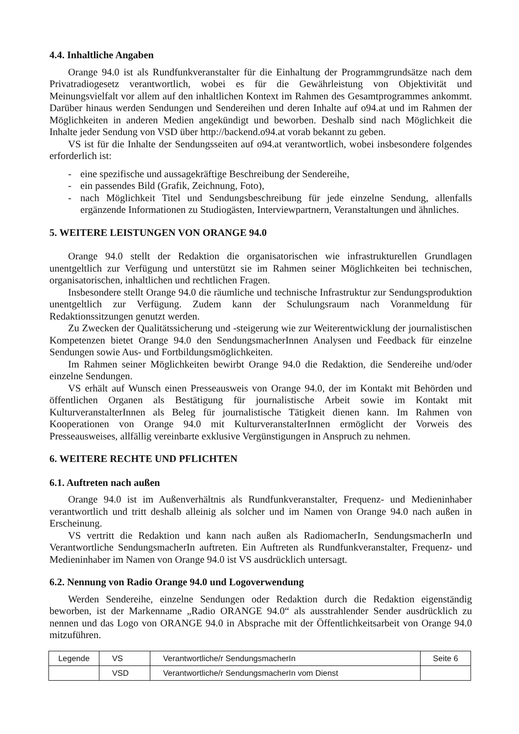4.4. Inhaltliche Angaben
Orange 94.0 ist als Rundfunkveranstalter für die Einhaltung der Programmgrundsätze nach dem Privatradiogesetz verantwortlich, wobei es für die Gewährleistung von Objektivität und Meinungsvielfalt vor allem auf den inhaltlichen Kontext im Rahmen des Gesamtprogrammes ankommt. Darüber hinaus werden Sendungen und Sendereihen und deren Inhalte auf o94.at und im Rahmen der Möglichkeiten in anderen Medien angekündigt und beworben. Deshalb sind nach Möglichkeit die Inhalte jeder Sendung von VSD über http://backend.o94.at vorab bekannt zu geben.
VS ist für die Inhalte der Sendungsseiten auf o94.at verantwortlich, wobei insbesondere folgendes erforderlich ist:
- eine spezifische und aussagekräftige Beschreibung der Sendereihe,
- ein passendes Bild (Grafik, Zeichnung, Foto),
- nach Möglichkeit Titel und Sendungsbeschreibung für jede einzelne Sendung, allenfalls ergänzende Informationen zu Studiogästen, Interviewpartnern, Veranstaltungen und ähnliches.
5. WEITERE LEISTUNGEN VON ORANGE 94.0
Orange 94.0 stellt der Redaktion die organisatorischen wie infrastrukturellen Grundlagen unentgeltlich zur Verfügung und unterstützt sie im Rahmen seiner Möglichkeiten bei technischen, organisatorischen, inhaltlichen und rechtlichen Fragen.
Insbesondere stellt Orange 94.0 die räumliche und technische Infrastruktur zur Sendungsproduktion unentgeltlich zur Verfügung. Zudem kann der Schulungsraum nach Voranmeldung für Redaktionssitzungen genutzt werden.
Zu Zwecken der Qualitätssicherung und -steigerung wie zur Weiterentwicklung der journalistischen Kompetenzen bietet Orange 94.0 den SendungsmacherInnen Analysen und Feedback für einzelne Sendungen sowie Aus- und Fortbildungsmöglichkeiten.
Im Rahmen seiner Möglichkeiten bewirbt Orange 94.0 die Redaktion, die Sendereihe und/oder einzelne Sendungen.
VS erhält auf Wunsch einen Presseausweis von Orange 94.0, der im Kontakt mit Behörden und öffentlichen Organen als Bestätigung für journalistische Arbeit sowie im Kontakt mit KulturveranstalterInnen als Beleg für journalistische Tätigkeit dienen kann. Im Rahmen von Kooperationen von Orange 94.0 mit KulturveranstalterInnen ermöglicht der Vorweis des Presseausweises, allfällig vereinbarte exklusive Vergünstigungen in Anspruch zu nehmen.
6. WEITERE RECHTE UND PFLICHTEN
6.1. Auftreten nach außen
Orange 94.0 ist im Außenverhältnis als Rundfunkveranstalter, Frequenz- und Medieninhaber verantwortlich und tritt deshalb alleinig als solcher und im Namen von Orange 94.0 nach außen in Erscheinung.
VS vertritt die Redaktion und kann nach außen als RadiomacherIn, SendungsmacherIn und Verantwortliche SendungsmacherIn auftreten. Ein Auftreten als Rundfunkveranstalter, Frequenz- und Medieninhaber im Namen von Orange 94.0 ist VS ausdrücklich untersagt.
6.2. Nennung von Radio Orange 94.0 und Logoverwendung
Werden Sendereihe, einzelne Sendungen oder Redaktion durch die Redaktion eigenständig beworben, ist der Markenname „Radio ORANGE 94.0“ als ausstrahlender Sender ausdrücklich zu nennen und das Logo von ORANGE 94.0 in Absprache mit der Öffentlichkeitsarbeit von Orange 94.0 mitzuführen.
| Legende | VS | Verantwortliche/r SendungsmacherIn | Seite 6 |
| | VSD | Verantwortliche/r SendungsmacherIn vom Dienst | |